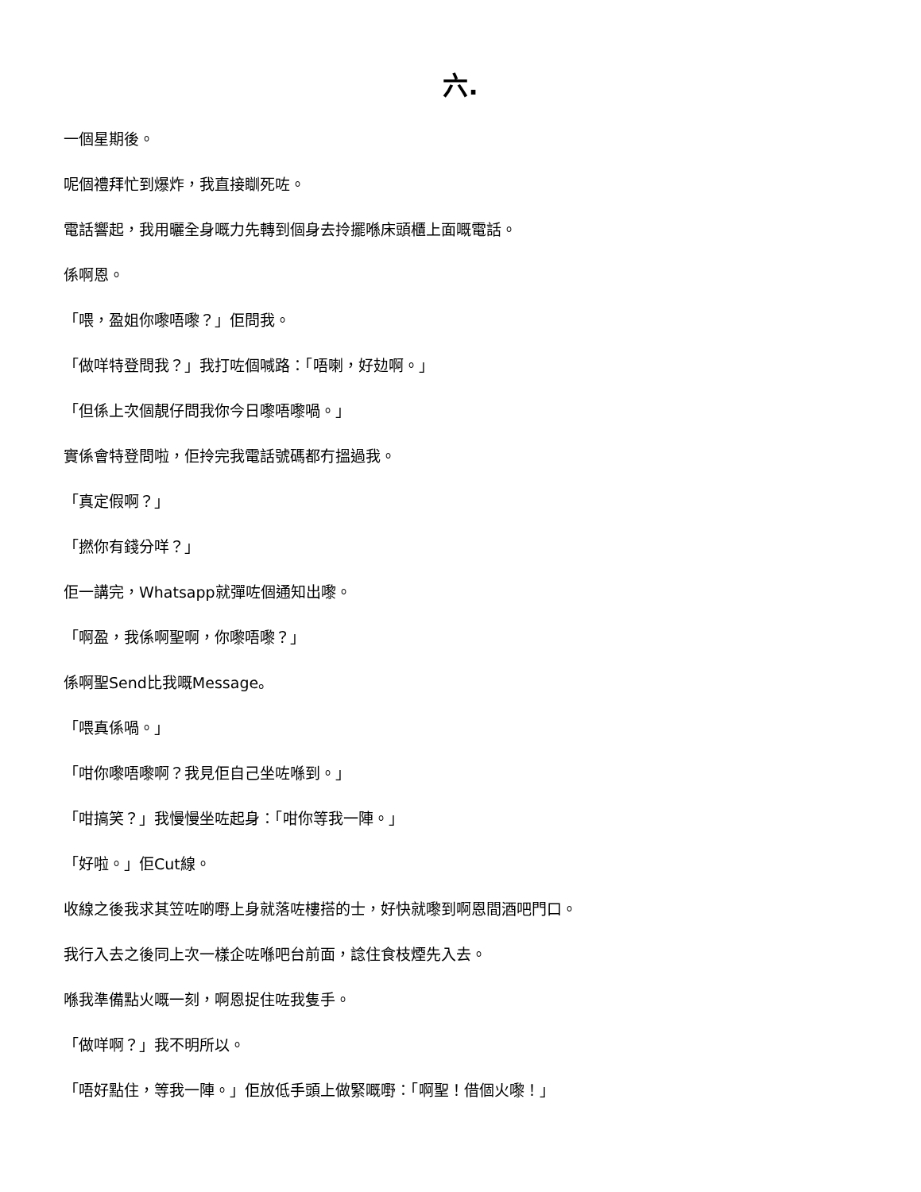六.
一個星期後。
呢個禮拜忙到爆炸，我直接瞓死咗。
電話響起，我用曬全身嘅力先轉到個身去拎擺喺床頭櫃上面嘅電話。
係啊恩。
「喂，盈姐你嚟唔嚟？」佢問我。
「做咩特登問我？」我打咗個喊路：「唔喇，好攰啊。」
「但係上次個靚仔問我你今日嚟唔嚟喎。」
實係會特登問啦，佢拎完我電話號碼都冇搵過我。
「真定假啊？」
「撚你有錢分咩？」
佢一講完，Whatsapp就彈咗個通知出嚟。
「啊盈，我係啊聖啊，你嚟唔嚟？」
係啊聖Send比我嘅Message。
「喂真係喎。」
「咁你嚟唔嚟啊？我見佢自己坐咗喺到。」
「咁搞笑？」我慢慢坐咗起身：「咁你等我一陣。」
「好啦。」佢Cut線。
收線之後我求其笠咗啲嘢上身就落咗樓搭的士，好快就嚟到啊恩間酒吧門口。
我行入去之後同上次一樣企咗喺吧台前面，諗住食枝煙先入去。
喺我準備點火嘅一刻，啊恩捉住咗我隻手。
「做咩啊？」我不明所以。
「唔好點住，等我一陣。」佢放低手頭上做緊嘅嘢：「啊聖！借個火嚟！」